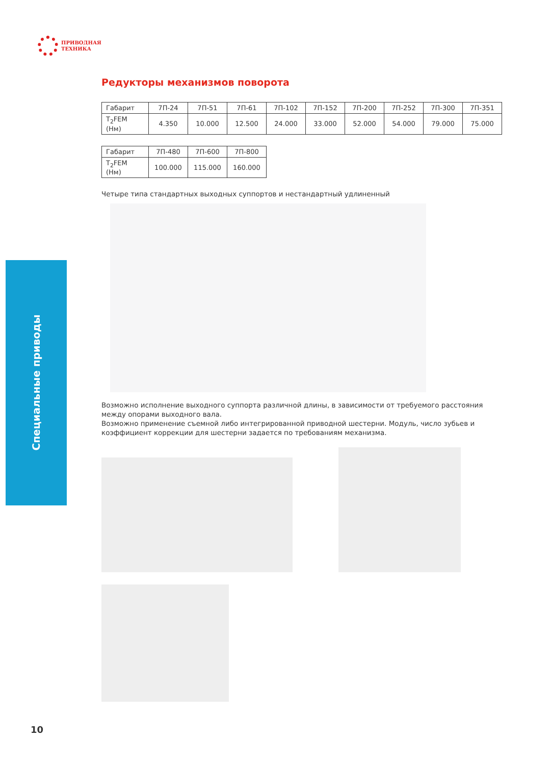ПРИВОДНАЯ
ТЕХНИКА
Специальные приводы
Редукторы механизмов поворота
| Габарит | 7П-24 | 7П-51 | 7П-61 | 7П-102 | 7П-152 | 7П-200 | 7П-252 | 7П-300 | 7П-351 |
| T<sub>2</sub>FEM (Нм) | 4.350 | 10.000 | 12.500 | 24.000 | 33.000 | 52.000 | 54.000 | 79.000 | 75.000 |
| Габарит | 7П-480 | 7П-600 | 7П-800 |
| T<sub>2</sub>FEM (Нм) | 100.000 | 115.000 | 160.000 |
Четыре типа стандартных выходных суппортов и нестандартный удлиненный
Возможно исполнение выходного суппорта различной длины, в зависимости от требуемого расстояния между опорами выходного вала.
Возможно применение съемной либо интегрированной приводной шестерни. Модуль, число зубьев и коэффициент коррекции для шестерни задается по требованиям механизма.
10